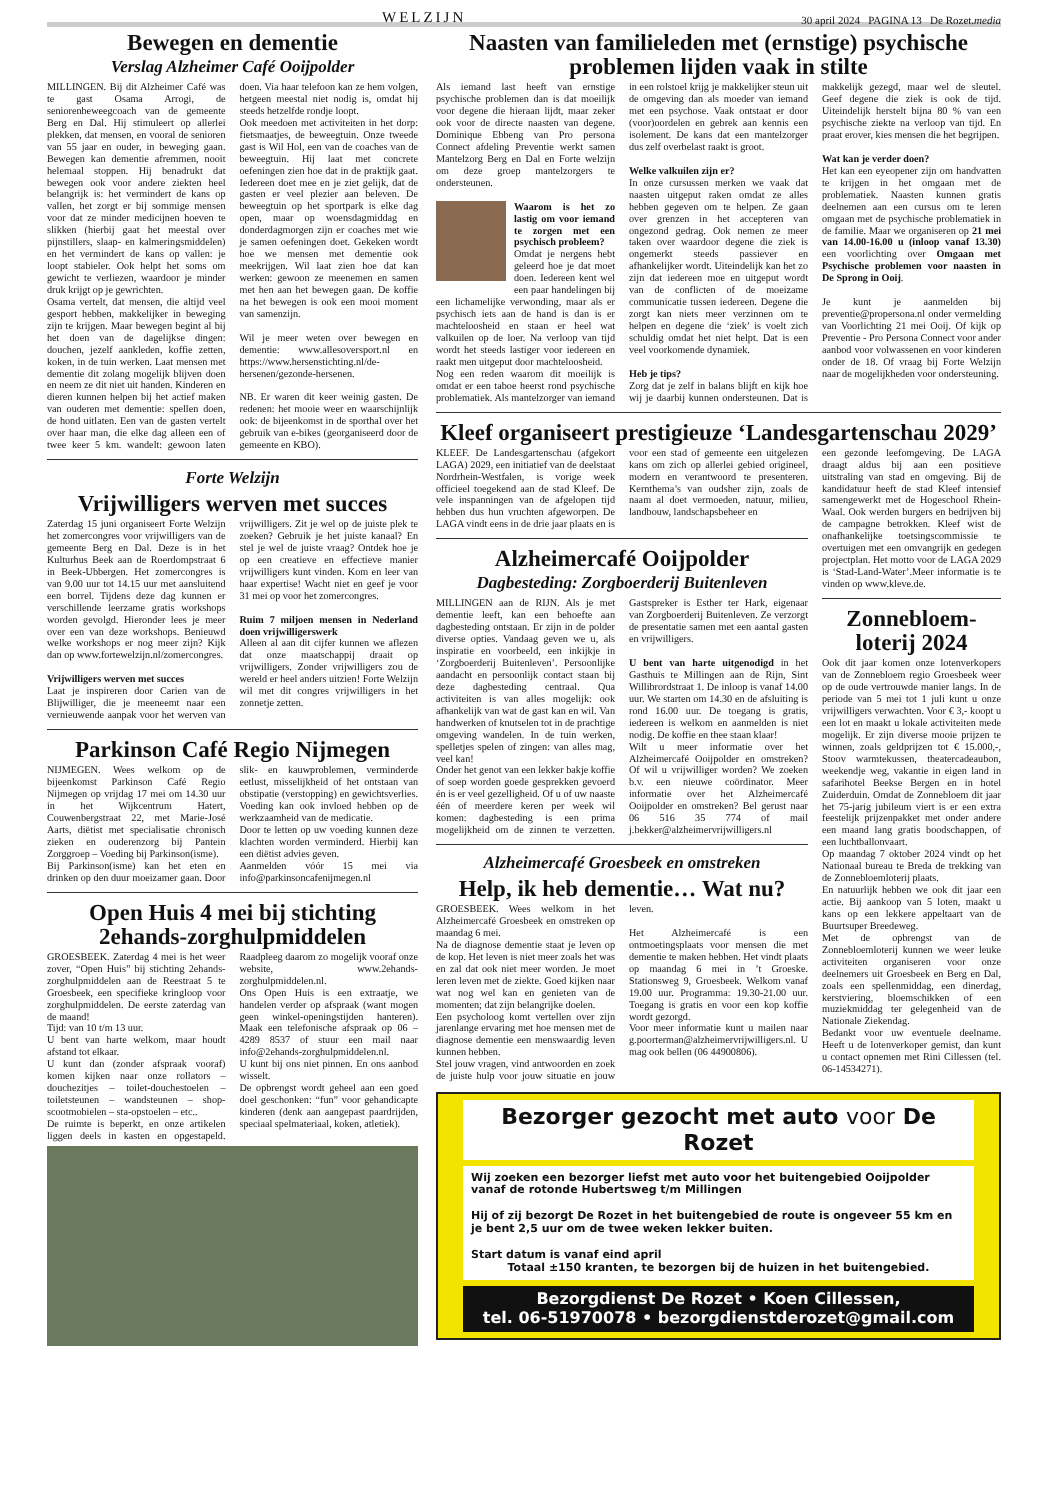WELZIJN 30 april 2024 PAGINA 13 De Rozet.media
Bewegen en dementie
Verslag Alzheimer Café Ooijpolder
MILLINGEN. Bij dit Alzheimer Café was te gast Osama Arrogi, de seniorenbeweegcoach van de gemeente Berg en Dal. Hij stimuleert op allerlei plekken, dat mensen, en vooral de senioren van 55 jaar en ouder, in beweging gaan. Bewegen kan dementie afremmen, nooit helemaal stoppen. Hij benadrukt dat bewegen ook voor andere ziekten heel belangrijk is: het vermindert de kans op vallen, het zorgt er bij sommige mensen voor dat ze minder medicijnen hoeven te slikken (hierbij gaat het meestal over pijnstillers, slaap- en kalmeringsmiddelen) en het vermindert de kans op vallen: je loopt stabieler. Ook helpt het soms om gewicht te verliezen, waardoor je minder druk krijgt op je gewrichten.
Osama vertelt, dat mensen, die altijd veel gesport hebben, makkelijker in beweging zijn te krijgen. Maar bewegen begint al bij het doen van de dagelijkse dingen: douchen, jezelf aankleden, koffie zetten, koken, in de tuin werken. Laat mensen met dementie dit zolang mogelijk blijven doen en neem ze dit niet uit handen. Kinderen en dieren kunnen helpen bij het actief maken van ouderen met dementie: spellen doen, de hond uitlaten. Een van de gasten vertelt over haar man, die elke dag alleen een of twee keer 5 km. wandelt: gewoon laten doen. Via haar telefoon kan ze hem volgen, hetgeen meestal niet nodig is, omdat hij steeds hetzelfde rondje loopt.
Ook meedoen met activiteiten in het dorp: fietsmaatjes, de beweegtuin. Onze tweede gast is Wil Hol, een van de coaches van de beweegtuin. Hij laat met concrete oefeningen zien hoe dat in de praktijk gaat. Iedereen doet mee en je ziet gelijk, dat de gasten er veel plezier aan beleven. De beweegtuin op het sportpark is elke dag open, maar op woensdagmiddag en donderdagmorgen zijn er coaches met wie je samen oefeningen doet. Gekeken wordt hoe we mensen met dementie ook meekrijgen. Wil laat zien hoe dat kan werken: gewoon ze meenemen en samen met hen aan het bewegen gaan. De koffie na het bewegen is ook een mooi moment van samenzijn.
Wil je meer weten over bewegen en dementie: www.allesoversport.nl en https://www.hersenstichting.nl/de-hersenen/gezonde-hersenen.
NB. Er waren dit keer weinig gasten. De redenen: het mooie weer en waarschijnlijk ook: de bijeenkomst in de sporthal over het gebruik van e-bikes (georganiseerd door de gemeente en KBO).
Forte Welzijn
Vrijwilligers werven met succes
Zaterdag 15 juni organiseert Forte Welzijn het zomercongres voor vrijwilligers van de gemeente Berg en Dal. Deze is in het Kulturhus Beek aan de Roerdompstraat 6 in Beek-Ubbergen. Het zomercongres is van 9.00 uur tot 14.15 uur met aansluitend een borrel. Tijdens deze dag kunnen er verschillende leerzame gratis workshops worden gevolgd. Hieronder lees je meer over een van deze workshops. Benieuwd welke workshops er nog meer zijn? Kijk dan op www.fortewelzijn.nl/zomercongres.
Vrijwilligers werven met succes
Laat je inspireren door Carien van de Blijwilliger, die je meeneemt naar een vernieuwende aanpak voor het werven van vrijwilligers. Zit je wel op de juiste plek te zoeken? Gebruik je het juiste kanaal? En stel je wel de juiste vraag? Ontdek hoe je op een creatieve en effectieve manier vrijwilligers kunt vinden. Kom en leer van haar expertise! Wacht niet en geef je voor 31 mei op voor het zomercongres.
Ruim 7 miljoen mensen in Nederland doen vrijwilligerswerk
Alleen al aan dit cijfer kunnen we aflezen dat onze maatschappij draait op vrijwilligers. Zonder vrijwilligers zou de wereld er heel anders uitzien! Forte Welzijn wil met dit congres vrijwilligers in het zonnetje zetten.
Parkinson Café Regio Nijmegen
NIJMEGEN. Wees welkom op de bijeenkomst Parkinson Café Regio Nijmegen op vrijdag 17 mei om 14.30 uur in het Wijkcentrum Hatert, Couwenbergstraat 22, met Marie-José Aarts, diëtist met specialisatie chronisch zieken en ouderenzorg bij Pantein Zorggroep – Voeding bij Parkinson(isme).
Bij Parkinson(isme) kan het eten en drinken op den duur moeizamer gaan. Door slik- en kauwproblemen, verminderde eetlust, misselijkheid of het ontstaan van obstipatie (verstopping) en gewichtsverlies. Voeding kan ook invloed hebben op de werkzaamheid van de medicatie.
Door te letten op uw voeding kunnen deze klachten worden verminderd. Hierbij kan een diëtist advies geven.
Aanmelden vóór 15 mei via info@parkinsoncafenijmegen.nl
Open Huis 4 mei bij stichting 2ehands-zorghulpmiddelen
GROESBEEK. Zaterdag 4 mei is het weer zover, “Open Huis” bij stichting 2ehands-zorghulpmiddelen aan de Reestraat 5 te Groesbeek, een specifieke kringloop voor zorghulpmiddelen. De eerste zaterdag van de maand!
Tijd: van 10 t/m 13 uur.
U bent van harte welkom, maar houdt afstand tot elkaar.
U kunt dan (zonder afspraak vooraf) komen kijken naar onze rollators – douchezitjes – toilet-douchestoelen – toiletsteunen – wandsteunen – shop-scootmobielen – sta-opstoelen – etc..
De ruimte is beperkt, en onze artikelen liggen deels in kasten en opgestapeld. Raadpleeg daarom zo mogelijk vooraf onze website, www.2ehands-zorghulpmiddelen.nl.
Ons Open Huis is een extraatje, we handelen verder op afspraak (want mogen geen winkel-openingstijden hanteren). Maak een telefonische afspraak op 06 – 4289 8537 of stuur een mail naar info@2ehands-zorghulpmiddelen.nl.
U kunt bij ons niet pinnen. En ons aanbod wisselt.
De opbrengst wordt geheel aan een goed doel geschonken: “fun” voor gehandicapte kinderen (denk aan aangepast paardrijden, speciaal spelmateriaal, koken, atletiek).
Naasten van familieleden met (ernstige) psychische problemen lijden vaak in stilte
Als iemand last heeft van ernstige psychische problemen dan is dat moeilijk voor degene die hieraan lijdt, maar zeker ook voor de directe naasten van degene. Dominique Ebbeng van Pro persona Connect afdeling Preventie werkt samen Mantelzorg Berg en Dal en Forte welzijn om deze groep mantelzorgers te ondersteunen.
Waarom is het zo lastig om voor iemand te zorgen met een psychisch probleem?
Omdat je nergens hebt geleerd hoe je dat moet doen. Iedereen kent wel een paar handelingen bij een lichamelijke verwonding, maar als er psychisch iets aan de hand is dan is er machteloosheid en staan er heel wat valkuilen op de loer. Na verloop van tijd wordt het steeds lastiger voor iedereen en raakt men uitgeput door machteloosheid.
Nog een reden waarom dit moeilijk is omdat er een taboe heerst rond psychische problematiek. Als mantelzorger van iemand in een rolstoel krijg je makkelijker steun uit de omgeving dan als moeder van iemand met een psychose. Vaak ontstaat er door (voor)oordelen en gebrek aan kennis een isolement. De kans dat een mantelzorger dus zelf overbelast raakt is groot.
Welke valkuilen zijn er?
In onze cursussen merken we vaak dat naasten uitgeput raken omdat ze alles hebben gegeven om te helpen. Ze gaan over grenzen in het accepteren van ongezond gedrag. Ook nemen ze meer taken over waardoor degene die ziek is ongemerkt steeds passiever en afhankelijker wordt. Uiteindelijk kan het zo zijn dat iedereen moe en uitgeput wordt van de conflicten of de moeizame communicatie tussen iedereen. Degene die zorgt kan niets meer verzinnen om te helpen en degene die ‘ziek’ is voelt zich schuldig omdat het niet helpt. Dat is een veel voorkomende dynamiek.
Heb je tips?
Zorg dat je zelf in balans blijft en kijk hoe wij je daarbij kunnen ondersteunen. Dat is makkelijk gezegd, maar wel de sleutel. Geef degene die ziek is ook de tijd. Uiteindelijk herstelt bijna 80 % van een psychische ziekte na verloop van tijd. En praat erover, kies mensen die het begrijpen.
Wat kan je verder doen?
Het kan een eyeopener zijn om handvatten te krijgen in het omgaan met de problematiek. Naasten kunnen gratis deelnemen aan een cursus om te leren omgaan met de psychische problematiek in de familie. Maar we organiseren op 21 mei van 14.00-16.00 u (inloop vanaf 13.30) een voorlichting over Omgaan met Psychische problemen voor naasten in De Sprong in Ooij.
Je kunt je aanmelden bij preventie@propersona.nl onder vermelding van Voorlichting 21 mei Ooij. Of kijk op Preventie - Pro Persona Connect voor ander aanbod voor volwassenen en voor kinderen onder de 18. Of vraag bij Forte Welzijn naar de mogelijkheden voor ondersteuning.
Kleef organiseert prestigieuze ‘Landesgartenschau 2029’
KLEEF. De Landesgartenschau (afgekort LAGA) 2029, een initiatief van de deelstaat Nordrhein-Westfalen, is vorige week officieel toegekend aan de stad Kleef. De vele inspanningen van de afgelopen tijd hebben dus hun vruchten afgeworpen. De LAGA vindt eens in de drie jaar plaats en is voor een stad of gemeente een uitgelezen kans om zich op allerlei gebied origineel, modern en verantwoord te presenteren. Kernthema’s van oudsher zijn, zoals de naam al doet vermoeden, natuur, milieu, landbouw, landschapsbeheer en
Alzheimercafé Ooijpolder
Dagbesteding: Zorgboerderij Buitenleven
MILLINGEN aan de RIJN. Als je met dementie leeft, kan een behoefte aan dagbesteding ontstaan. Er zijn in de polder diverse opties. Vandaag geven we u, als inspiratie en voorbeeld, een inkijkje in ‘Zorgboerderij Buitenleven’. Persoonlijke aandacht en persoonlijk contact staan bij deze dagbesteding centraal. Qua activiteiten is van alles mogelijk: ook afhankelijk van wat de gast kan en wil. Van handwerken of knutselen tot in de prachtige omgeving wandelen. In de tuin werken, spelletjes spelen of zingen: van alles mag, veel kan!
Onder het genot van een lekker bakje koffie of soep worden goede gesprekken gevoerd én is er veel gezelligheid. Of u of uw naaste één of meerdere keren per week wil komen: dagbesteding is een prima mogelijkheid om de zinnen te verzetten. Gastspreker is Esther ter Hark, eigenaar van Zorgboerderij Buitenleven. Ze verzorgt de presentatie samen met een aantal gasten en vrijwilligers.
U bent van harte uitgenodigd in het Gasthuis te Millingen aan de Rijn, Sint Willibrordstraat 1. De inloop is vanaf 14.00 uur. We starten om 14.30 en de afsluiting is rond 16.00 uur. De toegang is gratis, iedereen is welkom en aanmelden is niet nodig. De koffie en thee staan klaar!
Wilt u meer informatie over het Alzheimercafé Ooijpolder en omstreken? Of wil u vrijwilliger worden? We zoeken b.v. een nieuwe coördinator. Meer informatie over het Alzheimercafé Ooijpolder en omstreken? Bel gerust naar 06 516 35 774 of mail j.bekker@alzheimervrijwilligers.nl
Alzheimercafé Groesbeek en omstreken
Help, ik heb dementie… Wat nu?
GROESBEEK. Wees welkom in het Alzheimercafé Groesbeek en omstreken op maandag 6 mei.
Na de diagnose dementie staat je leven op de kop. Het leven is niet meer zoals het was en zal dat ook niet meer worden. Je moet leren leven met de ziekte. Goed kijken naar wat nog wel kan en genieten van de momenten; dat zijn belangrijke doelen.
Een psycholoog komt vertellen over zijn jarenlange ervaring met hoe mensen met de diagnose dementie een menswaardig leven kunnen hebben.
Stel jouw vragen, vind antwoorden en zoek de juiste hulp voor jouw situatie en jouw leven.
Het Alzheimercafé is een ontmoetingsplaats voor mensen die met dementie te maken hebben. Het vindt plaats op maandag 6 mei in ’t Groeske. Stationsweg 9, Groesbeek. Welkom vanaf 19.00 uur. Programma: 19.30-21.00 uur. Toegang is gratis en voor een kop koffie wordt gezorgd.
Voor meer informatie kunt u mailen naar g.poorterman@alzheimervrijwilligers.nl. U mag ook bellen (06 44900806).
een gezonde leefomgeving. De LAGA draagt aldus bij aan een positieve uitstraling van stad en omgeving. Bij de kandidatuur heeft de stad Kleef intensief samengewerkt met de Hogeschool Rhein-Waal. Ook werden burgers en bedrijven bij de campagne betrokken. Kleef wist de onafhankelijke toetsingscommissie te overtuigen met een omvangrijk en gedegen projectplan. Het motto voor de LAGA 2029 is ‘Stad-Land-Water’.Meer informatie is te vinden op www.kleve.de.
Zonnebloem-loterij 2024
Ook dit jaar komen onze lotenverkopers van de Zonnebloem regio Groesbeek weer op de oude vertrouwde manier langs. In de periode van 5 mei tot 1 juli kunt u onze vrijwilligers verwachten. Voor € 3,- koopt u een lot en maakt u lokale activiteiten mede mogelijk. Er zijn diverse mooie prijzen te winnen, zoals geldprijzen tot € 15.000,-, Stoov warmtekussen, theatercadeaubon, weekendje weg, vakantie in eigen land in safarihotel Beekse Bergen en in hotel Zuiderduin. Omdat de Zonnebloem dit jaar het 75-jarig jubileum viert is er een extra feestelijk prijzenpakket met onder andere een maand lang gratis boodschappen, of een luchtballonvaart.
Op maandag 7 oktober 2024 vindt op het Nationaal bureau te Breda de trekking van de Zonnebloemloterij plaats.
En natuurlijk hebben we ook dit jaar een actie. Bij aankoop van 5 loten, maakt u kans op een lekkere appeltaart van de Buurtsuper Breedeweg.
Met de opbrengst van de Zonnebloemloterij kunnen we weer leuke activiteiten organiseren voor onze deelnemers uit Groesbeek en Berg en Dal, zoals een spellenmiddag, een dinerdag, kerstviering, bloemschikken of een muziekmiddag ter gelegenheid van de Nationale Ziekendag.
Bedankt voor uw eventuele deelname. Heeft u de lotenverkoper gemist, dan kunt u contact opnemen met Rini Cillessen (tel. 06-14534271).
Bezorger gezocht met auto voor De Rozet
Wij zoeken een bezorger liefst met auto voor het buitengebied Ooijpolder vanaf de rotonde Hubertsweg t/m Millingen
Hij of zij bezorgt De Rozet in het buitengebied de route is ongeveer 55 km en je bent 2,5 uur om de twee weken lekker buiten.
Start datum is vanaf eind april
Totaal ±150 kranten, te bezorgen bij de huizen in het buitengebied.
Bezorgdienst De Rozet • Koen Cillessen,
tel. 06-51970078 • bezorgdienstderozet@gmail.com